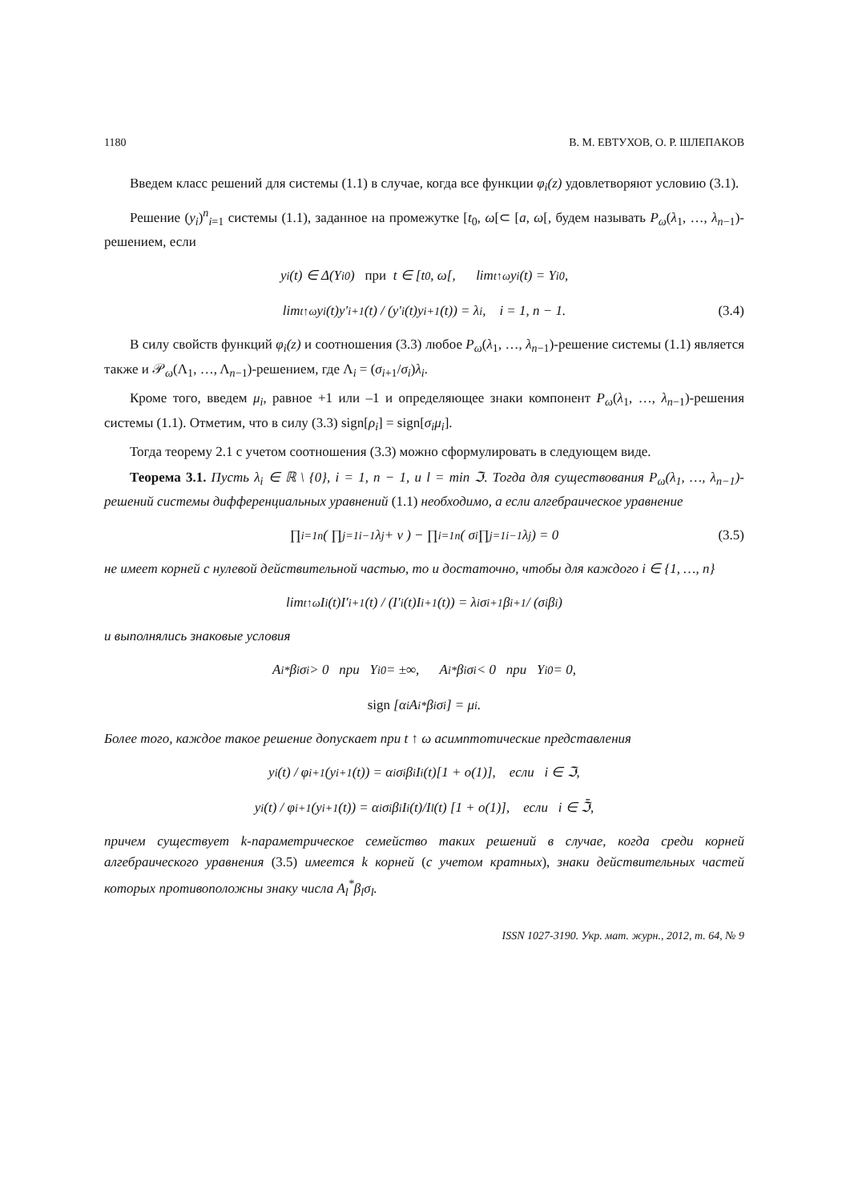1180 В. М. ЕВТУХОВ, О. Р. ШЛЕПАКОВ
Введем класс решений для системы (1.1) в случае, когда все функции φ<sub>i</sub>(z) удовлетворяют условию (3.1).
Решение (y<sub>i</sub>)<sup>n</sup><sub>i=1</sub> системы (1.1), заданное на промежутке [t<sub>0</sub>, ω[⊂ [a, ω[, будем называть P<sub>ω</sub>(λ<sub>1</sub>, …, λ<sub>n−1</sub>)-решением, если
y<sub>i</sub>(t) ∈ Δ(Y<sub>i</sub><sup>0</sup>) при t ∈ [t<sub>0</sub>, ω[, lim<sub>t↑ω</sub> y<sub>i</sub>(t) = Y<sub>i</sub><sup>0</sup>,
lim<sub>t↑ω</sub> y<sub>i</sub>(t)y′<sub>i+1</sub>(t) / (y′<sub>i</sub>(t)y<sub>i+1</sub>(t)) = λ<sub>i</sub>, i = 1, n − 1. (3.4)
В силу свойств функций φ<sub>i</sub>(z) и соотношения (3.3) любое P<sub>ω</sub>(λ<sub>1</sub>, …, λ<sub>n−1</sub>)-решение системы (1.1) является также и 𝒫<sub>ω</sub>(Λ<sub>1</sub>, …, Λ<sub>n−1</sub>)-решением, где Λ<sub>i</sub> = (σ<sub>i+1</sub>/σ<sub>i</sub>)λ<sub>i</sub>.
Кроме того, введем μ<sub>i</sub>, равное +1 или –1 и определяющее знаки компонент P<sub>ω</sub>(λ<sub>1</sub>, …, λ<sub>n−1</sub>)-решения системы (1.1). Отметим, что в силу (3.3) sign[ρ<sub>i</sub>] = sign[σ<sub>i</sub>μ<sub>i</sub>].
Тогда теорему 2.1 с учетом соотношения (3.3) можно сформулировать в следующем виде.
Теорема 3.1. Пусть λ<sub>i</sub> ∈ ℝ \ {0}, i = 1, n − 1, и l = min ℑ. Тогда для существования P<sub>ω</sub>(λ<sub>1</sub>, …, λ<sub>n−1</sub>)-решений системы дифференциальных уравнений (1.1) необходимо, а если алгебраическое уравнение
∏<sub>i=1</sub><sup>n</sup> ( ∏<sub>j=1</sub><sup>i−1</sup> λ<sub>j</sub> + ν ) − ∏<sub>i=1</sub><sup>n</sup> ( σ<sub>i</sub> ∏<sub>j=1</sub><sup>i−1</sup> λ<sub>j</sub> ) = 0 (3.5)
не имеет корней с нулевой действительной частью, то и достаточно, чтобы для каждого i ∈ {1, …, n}
lim<sub>t↑ω</sub> I<sub>i</sub>(t)I′<sub>i+1</sub>(t) / (I′<sub>i</sub>(t)I<sub>i+1</sub>(t)) = λ<sub>i</sub> σ<sub>i+1</sub>β<sub>i+1</sub> / (σ<sub>i</sub>β<sub>i</sub>)
и выполнялись знаковые условия
A<sub>i</sub><sup>*</sup>β<sub>i</sub>σ<sub>i</sub> > 0 при Y<sub>i</sub><sup>0</sup> = ±∞, A<sub>i</sub><sup>*</sup>β<sub>i</sub>σ<sub>i</sub> < 0 при Y<sub>i</sub><sup>0</sup> = 0,
sign [α<sub>i</sub>A<sub>i</sub><sup>*</sup>β<sub>i</sub>σ<sub>i</sub>] = μ<sub>i</sub>.
Более того, каждое такое решение допускает при t ↑ ω асимптотические представления
y<sub>i</sub>(t) / φ<sub>i+1</sub>(y<sub>i+1</sub>(t)) = α<sub>i</sub>σ<sub>i</sub>β<sub>i</sub>I<sub>i</sub>(t)[1 + o(1)], если i ∈ ℑ,
y<sub>i</sub>(t) / φ<sub>i+1</sub>(y<sub>i+1</sub>(t)) = α<sub>i</sub>σ<sub>i</sub>β<sub>i</sub> I<sub>i</sub>(t)/I<sub>l</sub>(t) [1 + o(1)], если i ∈ ℑ̄,
причем существует k-параметрическое семейство таких решений в случае, когда среди корней алгебраического уравнения (3.5) имеется k корней (с учетом кратных), знаки действительных частей которых противоположны знаку числа A<sub>l</sub><sup>*</sup>β<sub>l</sub>σ<sub>l</sub>.
ISSN 1027-3190. Укр. мат. журн., 2012, т. 64, № 9